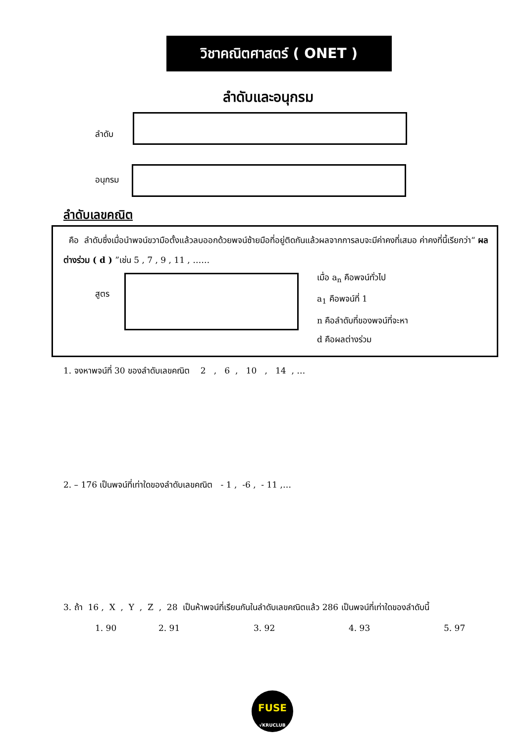วิชาคณิตศาสตร์ ( ONET )
ลำดับและอนุกรม
ลำดับ
อนุกรม
ลำดับเลขคณิต
คือ ลำดับซึ่งเมื่อนำพจน์ขวามือตั้งแล้วลบออกด้วยพจน์ซ้ายมือที่อยู่ติดกันแล้วผลจากการลบจะมีค่าคงที่เสมอ ค่าคงที่นี้เรียกว่า“ ผลต่างร่วม ( d ) ”เช่น 5 , 7 , 9 , 11 , ……
สูตร
เมื่อ a<sub>n</sub> คือพจน์ทั่วไป
a<sub>1</sub> คือพจน์ที่ 1
n คือลำดับที่ของพจน์ที่จะหา
d คือผลต่างร่วม
1. จงหาพจน์ที่ 30 ของลำดับเลขคณิต 2 , 6 , 10 , 14 , …
2. – 176 เป็นพจน์ที่เท่าใดของลำดับเลขคณิต - 1 , -6 , - 11 ,…
3. ถ้า 16 , X , Y , Z , 28 เป็นห้าพจน์ที่เรียนกันในลำดับเลขคณิตแล้ว 286 เป็นพจน์ที่เท่าใดของลำดับนี้
1. 90 2. 91 3. 92 4. 93 5. 97
FUSE
√KRUCLUB